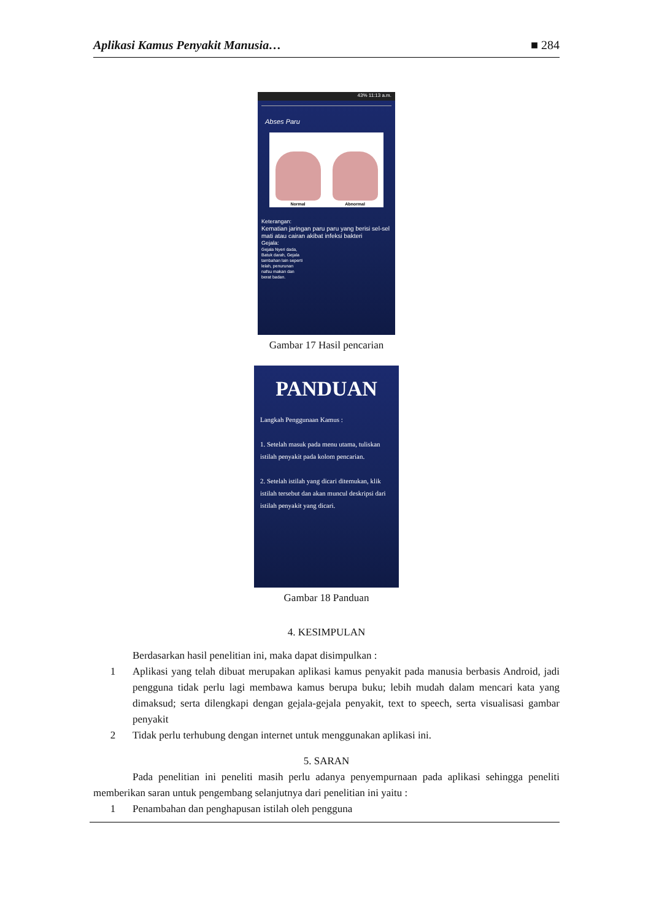Aplikasi Kamus Penyakit Manusia… ■ 284
43% 11:13 a.m.
Abses Paru
Normal
Abnormal
Keterangan:
Kematian jaringan paru paru yang berisi sel-sel mati atau cairan akibat infeksi bakteri
Gejala:
Gejala Nyeri dada, Batuk darah, Gejala tambahan lain seperti lelah, penurunan nafsu makan dan berat badan.
Gambar 17 Hasil pencarian
PANDUAN
Langkah Penggunaan Kamus :
1. Setelah masuk pada menu utama, tuliskan istilah penyakit pada kolom pencarian.
2. Setelah istilah yang dicari ditemukan, klik istilah tersebut dan akan muncul deskripsi dari istilah penyakit yang dicari.
Gambar 18 Panduan
4. KESIMPULAN
Berdasarkan hasil penelitian ini, maka dapat disimpulkan :
1 Aplikasi yang telah dibuat merupakan aplikasi kamus penyakit pada manusia berbasis Android, jadi pengguna tidak perlu lagi membawa kamus berupa buku; lebih mudah dalam mencari kata yang dimaksud; serta dilengkapi dengan gejala-gejala penyakit, text to speech, serta visualisasi gambar penyakit
2 Tidak perlu terhubung dengan internet untuk menggunakan aplikasi ini.
5. SARAN
Pada penelitian ini peneliti masih perlu adanya penyempurnaan pada aplikasi sehingga peneliti memberikan saran untuk pengembang selanjutnya dari penelitian ini yaitu :
1 Penambahan dan penghapusan istilah oleh pengguna